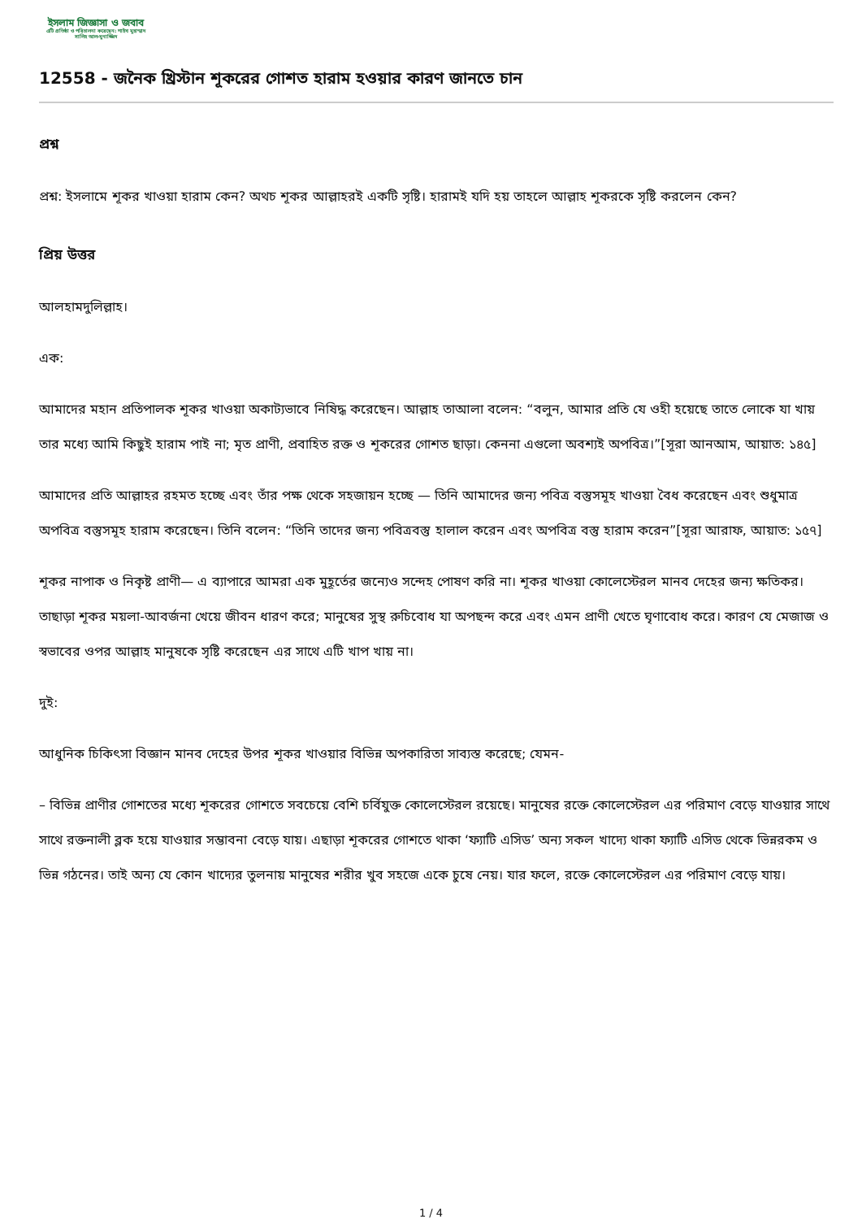ইসলাম জিজ্ঞাসা ও জবাব
এটি প্রতিষ্ঠা ও পরিচালনা করেছেন: শাইখ মুহাম্মাদ সালিহ আল-মুনাজ্জিদ
12558 - জনৈক খ্রিস্টান শূকরের গোশত হারাম হওয়ার কারণ জানতে চান
প্রশ্ন
প্রশ্ন: ইসলামে শূকর খাওয়া হারাম কেন? অথচ শূকর আল্লাহরই একটি সৃষ্টি। হারামই যদি হয় তাহলে আল্লাহ শূকরকে সৃষ্টি করলেন কেন?
প্রিয় উত্তর
আলহামদুলিল্লাহ।
এক:
আমাদের মহান প্রতিপালক শূকর খাওয়া অকাট্যভাবে নিষিদ্ধ করেছেন। আল্লাহ তাআলা বলেন: “বলুন, আমার প্রতি যে ওহী হয়েছে তাতে লোকে যা খায় তার মধ্যে আমি কিছুই হারাম পাই না; মৃত প্রাণী, প্রবাহিত রক্ত ও শূকরের গোশত ছাড়া। কেননা এগুলো অবশ্যই অপবিত্র।”[সূরা আনআম, আয়াত: ১৪৫]
আমাদের প্রতি আল্লাহর রহমত হচ্ছে এবং তাঁর পক্ষ থেকে সহজায়ন হচ্ছে — তিনি আমাদের জন্য পবিত্র বস্তুসমূহ খাওয়া বৈধ করেছেন এবং শুধুমাত্র অপবিত্র বস্তুসমূহ হারাম করেছেন। তিনি বলেন: “তিনি তাদের জন্য পবিত্রবস্তু হালাল করেন এবং অপবিত্র বস্তু হারাম করেন”[সূরা আরাফ, আয়াত: ১৫৭]
শূকর নাপাক ও নিকৃষ্ট প্রাণী— এ ব্যাপারে আমরা এক মুহূর্তের জন্যেও সন্দেহ পোষণ করি না। শূকর খাওয়া কোলেস্টেরল মানব দেহের জন্য ক্ষতিকর। তাছাড়া শূকর ময়লা-আবর্জনা খেয়ে জীবন ধারণ করে; মানুষের সুস্থ রুচিবোধ যা অপছন্দ করে এবং এমন প্রাণী খেতে ঘৃণাবোধ করে। কারণ যে মেজাজ ও স্বভাবের ওপর আল্লাহ মানুষকে সৃষ্টি করেছেন এর সাথে এটি খাপ খায় না।
দুই:
আধুনিক চিকিৎসা বিজ্ঞান মানব দেহের উপর শূকর খাওয়ার বিভিন্ন অপকারিতা সাব্যস্ত করেছে; যেমন-
– বিভিন্ন প্রাণীর গোশতের মধ্যে শূকরের গোশতে সবচেয়ে বেশি চর্বিযুক্ত কোলেস্টেরল রয়েছে। মানুষের রক্তে কোলেস্টেরল এর পরিমাণ বেড়ে যাওয়ার সাথে সাথে রক্তনালী ব্লক হয়ে যাওয়ার সম্ভাবনা বেড়ে যায়। এছাড়া শূকরের গোশতে থাকা ‘ফ্যাটি এসিড’ অন্য সকল খাদ্যে থাকা ফ্যাটি এসিড থেকে ভিন্নরকম ও ভিন্ন গঠনের। তাই অন্য যে কোন খাদ্যের তুলনায় মানুষের শরীর খুব সহজে একে চুষে নেয়। যার ফলে, রক্তে কোলেস্টেরল এর পরিমাণ বেড়ে যায়।
1 / 4